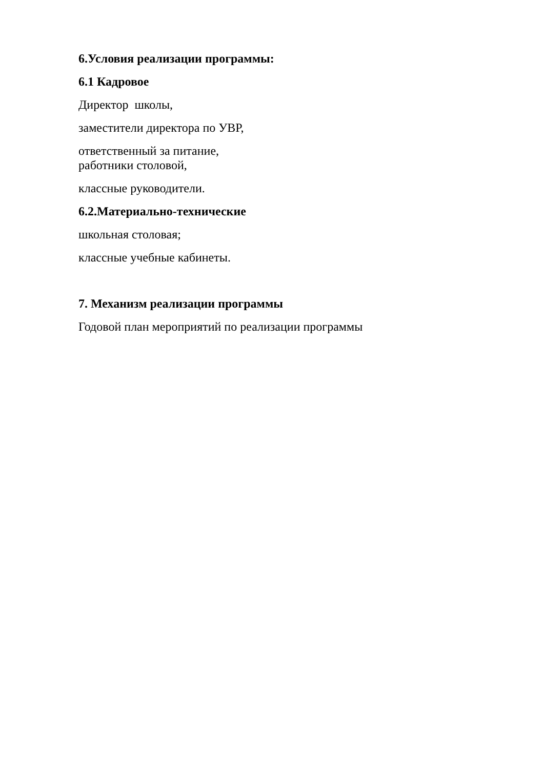6.Условия реализации программы:
6.1 Кадровое
Директор школы,
заместители директора по УВР,
ответственный за питание,
работники столовой,
классные руководители.
6.2.Материально-технические
школьная столовая;
классные учебные кабинеты.
7. Механизм реализации программы
Годовой план мероприятий по реализации программы